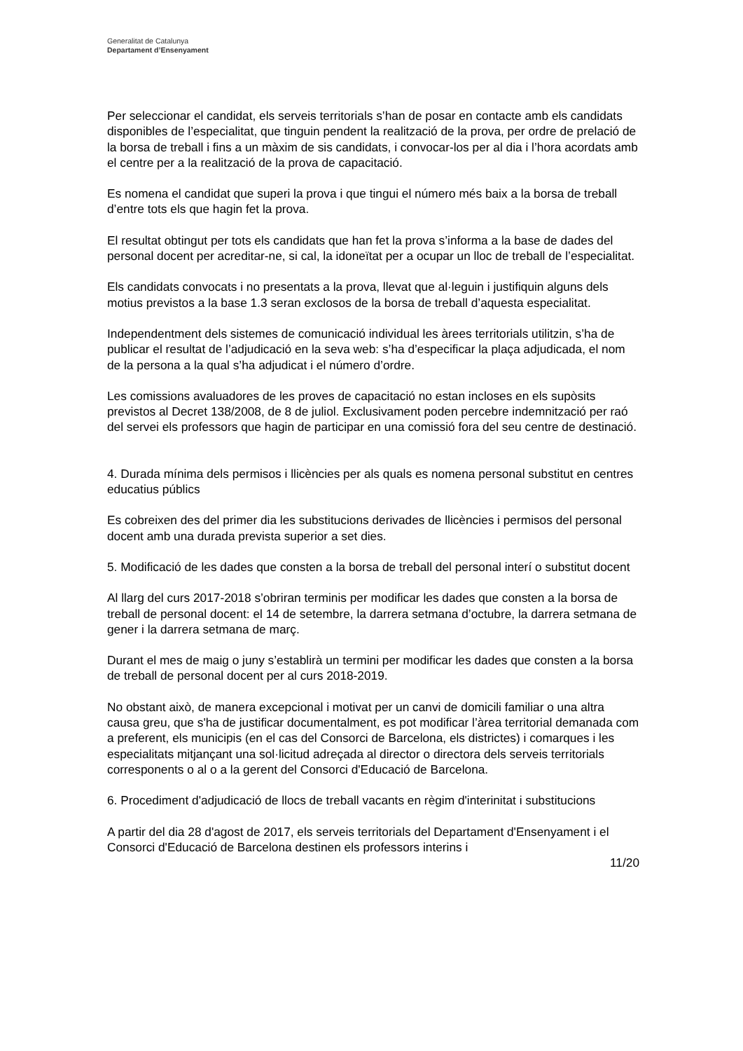Generalitat de Catalunya
Departament d’Ensenyament
Per seleccionar el candidat, els serveis territorials s’han de posar en contacte amb els candidats disponibles de l’especialitat, que tinguin pendent la realització de la prova, per ordre de prelació de la borsa de treball i fins a un màxim de sis candidats, i convocar-los per al dia i l’hora acordats amb el centre per a la realització de la prova de capacitació.
Es nomena el candidat que superi la prova i que tingui el número més baix a la borsa de treball d’entre tots els que hagin fet la prova.
El resultat obtingut per tots els candidats que han fet la prova s’informa a la base de dades del personal docent per acreditar-ne, si cal, la idoneïtat per a ocupar un lloc de treball de l’especialitat.
Els candidats convocats i no presentats a la prova, llevat que al·leguin i justifiquin alguns dels motius previstos a la base 1.3 seran exclosos de la borsa de treball d’aquesta especialitat.
Independentment dels sistemes de comunicació individual les àrees territorials utilitzin, s’ha de publicar el resultat de l’adjudicació en la seva web: s’ha d’especificar la plaça adjudicada, el nom de la persona a la qual s’ha adjudicat i el número d’ordre.
Les comissions avaluadores de les proves de capacitació no estan incloses en els supòsits previstos al Decret 138/2008, de 8 de juliol. Exclusivament poden percebre indemnització per raó del servei els professors que hagin de participar en una comissió fora del seu centre de destinació.
4. Durada mínima dels permisos i llicències per als quals es nomena personal substitut en centres educatius públics
Es cobreixen des del primer dia les substitucions derivades de llicències i permisos del personal docent amb una durada prevista superior a set dies.
5. Modificació de les dades que consten a la borsa de treball del personal interí o substitut docent
Al llarg del curs 2017-2018 s’obriran terminis per modificar les dades que consten a la borsa de treball de personal docent: el 14 de setembre, la darrera setmana d’octubre, la darrera setmana de gener i la darrera setmana de març.
Durant el mes de maig o juny s’establirà un termini per modificar les dades que consten a la borsa de treball de personal docent per al curs 2018-2019.
No obstant això, de manera excepcional i motivat per un canvi de domicili familiar o una altra causa greu, que s'ha de justificar documentalment, es pot modificar l’àrea territorial demanada com a preferent, els municipis (en el cas del Consorci de Barcelona, els districtes) i comarques i les especialitats mitjançant una sol·licitud adreçada al director o directora dels serveis territorials corresponents o al o a la gerent del Consorci d'Educació de Barcelona.
6. Procediment d'adjudicació de llocs de treball vacants en règim d'interinitat i substitucions
A partir del dia 28 d'agost de 2017, els serveis territorials del Departament d'Ensenyament i el Consorci d'Educació de Barcelona destinen els professors interins i
11/20